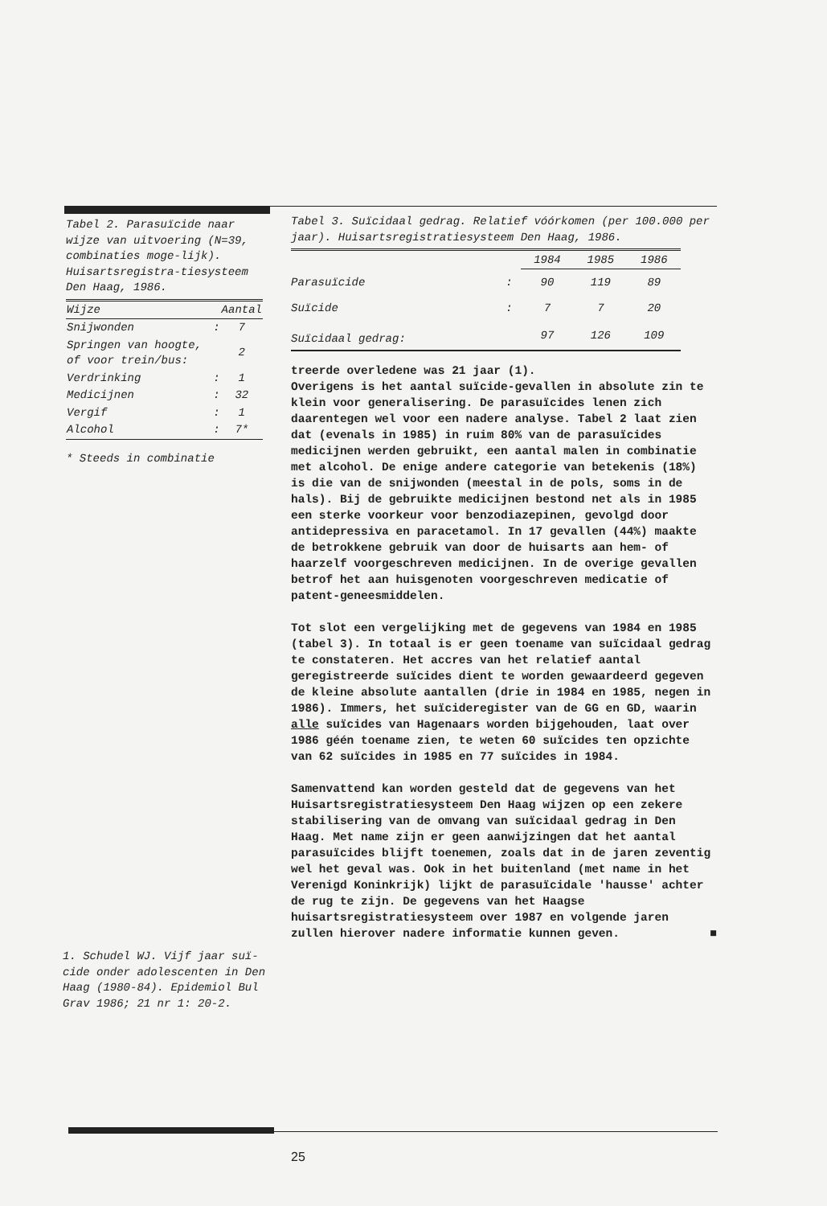Tabel 2. Parasuïcide naar wijze van uitvoering (N=39, combinaties moge-lijk). Huisartsregistra-tiesysteem Den Haag, 1986.
| Wijze | | Aantal |
| --- | --- | --- |
| Snijwonden | : | 7 |
| Springen van hoogte, of voor trein/bus: | | 2 |
| Verdrinking | : | 1 |
| Medicijnen | : | 32 |
| Vergif | : | 1 |
| Alcohol | : | 7* |
* Steeds in combinatie
Tabel 3. Suïcidaal gedrag. Relatief vóórkomen (per 100.000 per jaar). Huisartsregistratiesysteem Den Haag, 1986.
| | | 1984 | 1985 | 1986 |
| --- | --- | --- | --- | --- |
| Parasuïcide | : | 90 | 119 | 89 |
| Suïcide | : | 7 | 7 | 20 |
| Suïcidaal gedrag: | | 97 | 126 | 109 |
treerde overledene was 21 jaar (1).
Overigens is het aantal suïcide-gevallen in absolute zin te klein voor generalisering. De parasuïcides lenen zich daarentegen wel voor een nadere analyse. Tabel 2 laat zien dat (evenals in 1985) in ruim 80% van de parasuïcides medicijnen werden gebruikt, een aantal malen in combinatie met alcohol. De enige andere categorie van betekenis (18%) is die van de snijwonden (meestal in de pols, soms in de hals). Bij de gebruikte medicijnen bestond net als in 1985 een sterke voorkeur voor benzodiazepinen, gevolgd door antidepressiva en paracetamol. In 17 gevallen (44%) maakte de betrokkene gebruik van door de huisarts aan hem- of haarzelf voorgeschreven medicijnen. In de overige gevallen betrof het aan huisgenoten voorgeschreven medicatie of patent-geneesmiddelen.
Tot slot een vergelijking met de gegevens van 1984 en 1985 (tabel 3). In totaal is er geen toename van suïcidaal gedrag te constateren. Het accres van het relatief aantal geregistreerde suïcides dient te worden gewaardeerd gegeven de kleine absolute aantallen (drie in 1984 en 1985, negen in 1986). Immers, het suïcideregister van de GG en GD, waarin alle suïcides van Hagenaars worden bijgehouden, laat over 1986 géén toename zien, te weten 60 suïcides ten opzichte van 62 suïcides in 1985 en 77 suïcides in 1984.
Samenvattend kan worden gesteld dat de gegevens van het Huisartsregistratiesysteem Den Haag wijzen op een zekere stabilisering van de omvang van suïcidaal gedrag in Den Haag. Met name zijn er geen aanwijzingen dat het aantal parasuïcides blijft toenemen, zoals dat in de jaren zeventig wel het geval was. Ook in het buitenland (met name in het Verenigd Koninkrijk) lijkt de parasuïcidale 'hausse' achter de rug te zijn. De gegevens van het Haagse huisartsregistratiesysteem over 1987 en volgende jaren zullen hierover nadere informatie kunnen geven. ■
1. Schudel WJ. Vijf jaar suï-cide onder adolescenten in Den Haag (1980-84). Epidemiol Bul Grav 1986; 21 nr 1: 20-2.
25